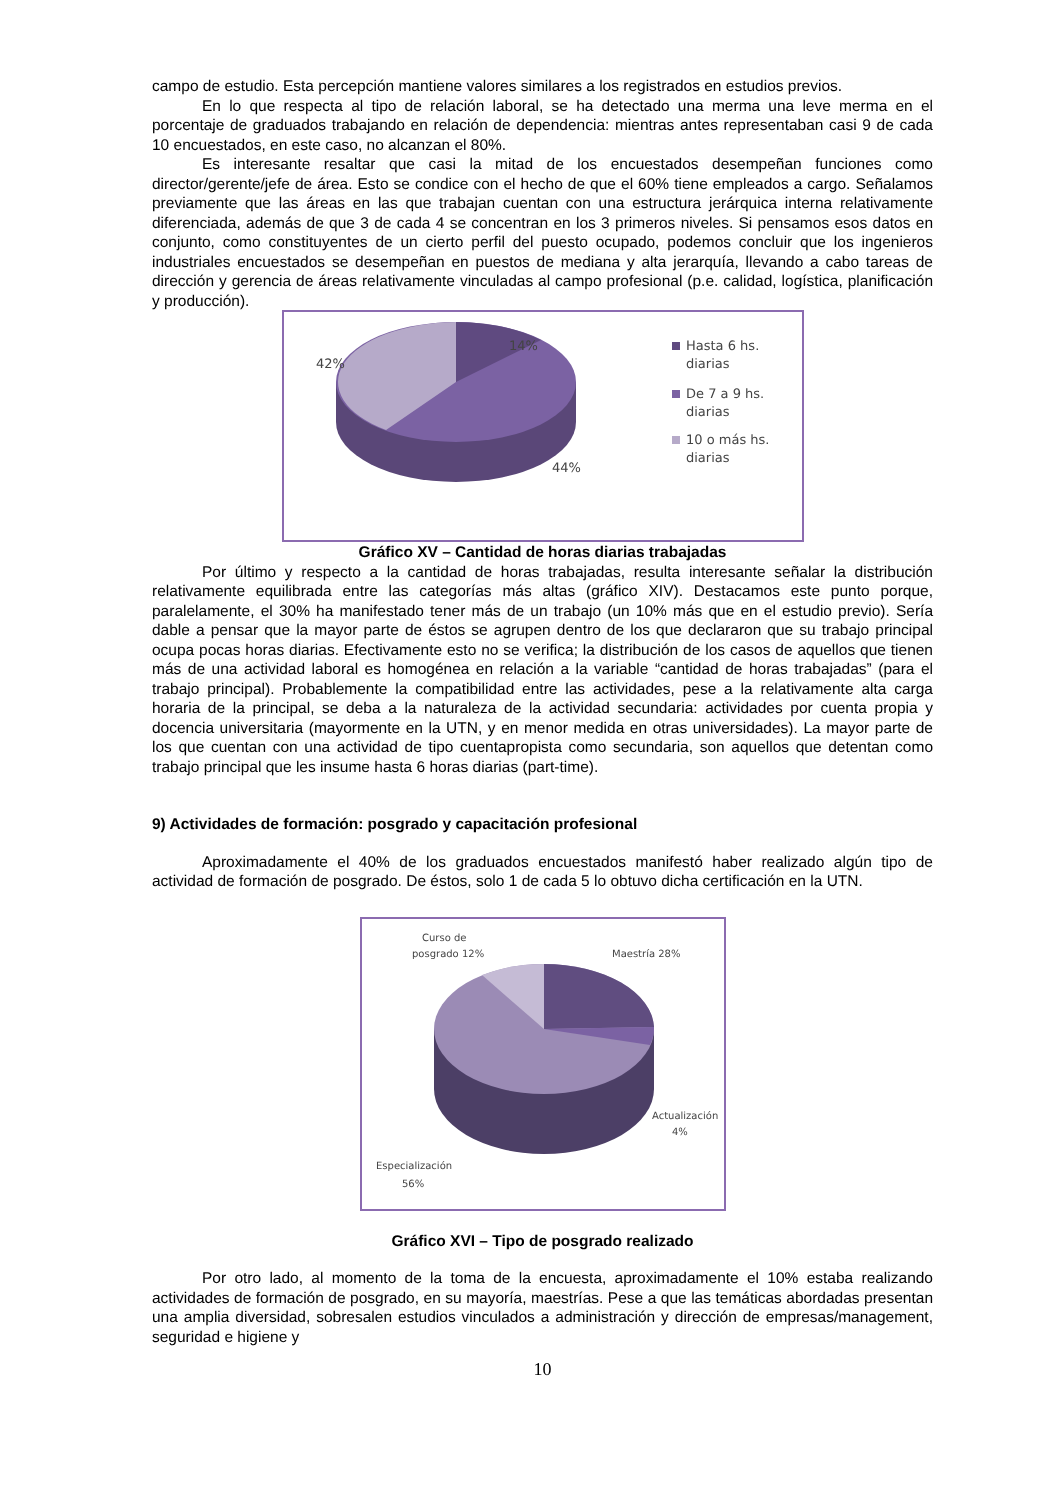campo de estudio. Esta percepción mantiene valores similares a los registrados en estudios previos.
En lo que respecta al tipo de relación laboral, se ha detectado una merma una leve merma en el porcentaje de graduados trabajando en relación de dependencia: mientras antes representaban casi 9 de cada 10 encuestados, en este caso, no alcanzan el 80%.
Es interesante resaltar que casi la mitad de los encuestados desempeñan funciones como director/gerente/jefe de área. Esto se condice con el hecho de que el 60% tiene empleados a cargo. Señalamos previamente que las áreas en las que trabajan cuentan con una estructura jerárquica interna relativamente diferenciada, además de que 3 de cada 4 se concentran en los 3 primeros niveles. Si pensamos esos datos en conjunto, como constituyentes de un cierto perfil del puesto ocupado, podemos concluir que los ingenieros industriales encuestados se desempeñan en puestos de mediana y alta jerarquía, llevando a cabo tareas de dirección y gerencia de áreas relativamente vinculadas al campo profesional (p.e. calidad, logística, planificación y producción).
14%
42%
44%
Hasta 6 hs.
diarias
De 7 a 9 hs.
diarias
10 o más hs.
diarias
Gráfico XV – Cantidad de horas diarias trabajadas
Por último y respecto a la cantidad de horas trabajadas, resulta interesante señalar la distribución relativamente equilibrada entre las categorías más altas (gráfico XIV). Destacamos este punto porque, paralelamente, el 30% ha manifestado tener más de un trabajo (un 10% más que en el estudio previo). Sería dable a pensar que la mayor parte de éstos se agrupen dentro de los que declararon que su trabajo principal ocupa pocas horas diarias. Efectivamente esto no se verifica; la distribución de los casos de aquellos que tienen más de una actividad laboral es homogénea en relación a la variable “cantidad de horas trabajadas” (para el trabajo principal). Probablemente la compatibilidad entre las actividades, pese a la relativamente alta carga horaria de la principal, se deba a la naturaleza de la actividad secundaria: actividades por cuenta propia y docencia universitaria (mayormente en la UTN, y en menor medida en otras universidades). La mayor parte de los que cuentan con una actividad de tipo cuentapropista como secundaria, son aquellos que detentan como trabajo principal que les insume hasta 6 horas diarias (part-time).
9) Actividades de formación: posgrado y capacitación profesional
Aproximadamente el 40% de los graduados encuestados manifestó haber realizado algún tipo de actividad de formación de posgrado. De éstos, solo 1 de cada 5 lo obtuvo dicha certificación en la UTN.
Curso de
posgrado 12%
Maestría 28%
Actualización
4%
Especialización
56%
Gráfico XVI – Tipo de posgrado realizado
Por otro lado, al momento de la toma de la encuesta, aproximadamente el 10% estaba realizando actividades de formación de posgrado, en su mayoría, maestrías. Pese a que las temáticas abordadas presentan una amplia diversidad, sobresalen estudios vinculados a administración y dirección de empresas/management, seguridad e higiene y
10